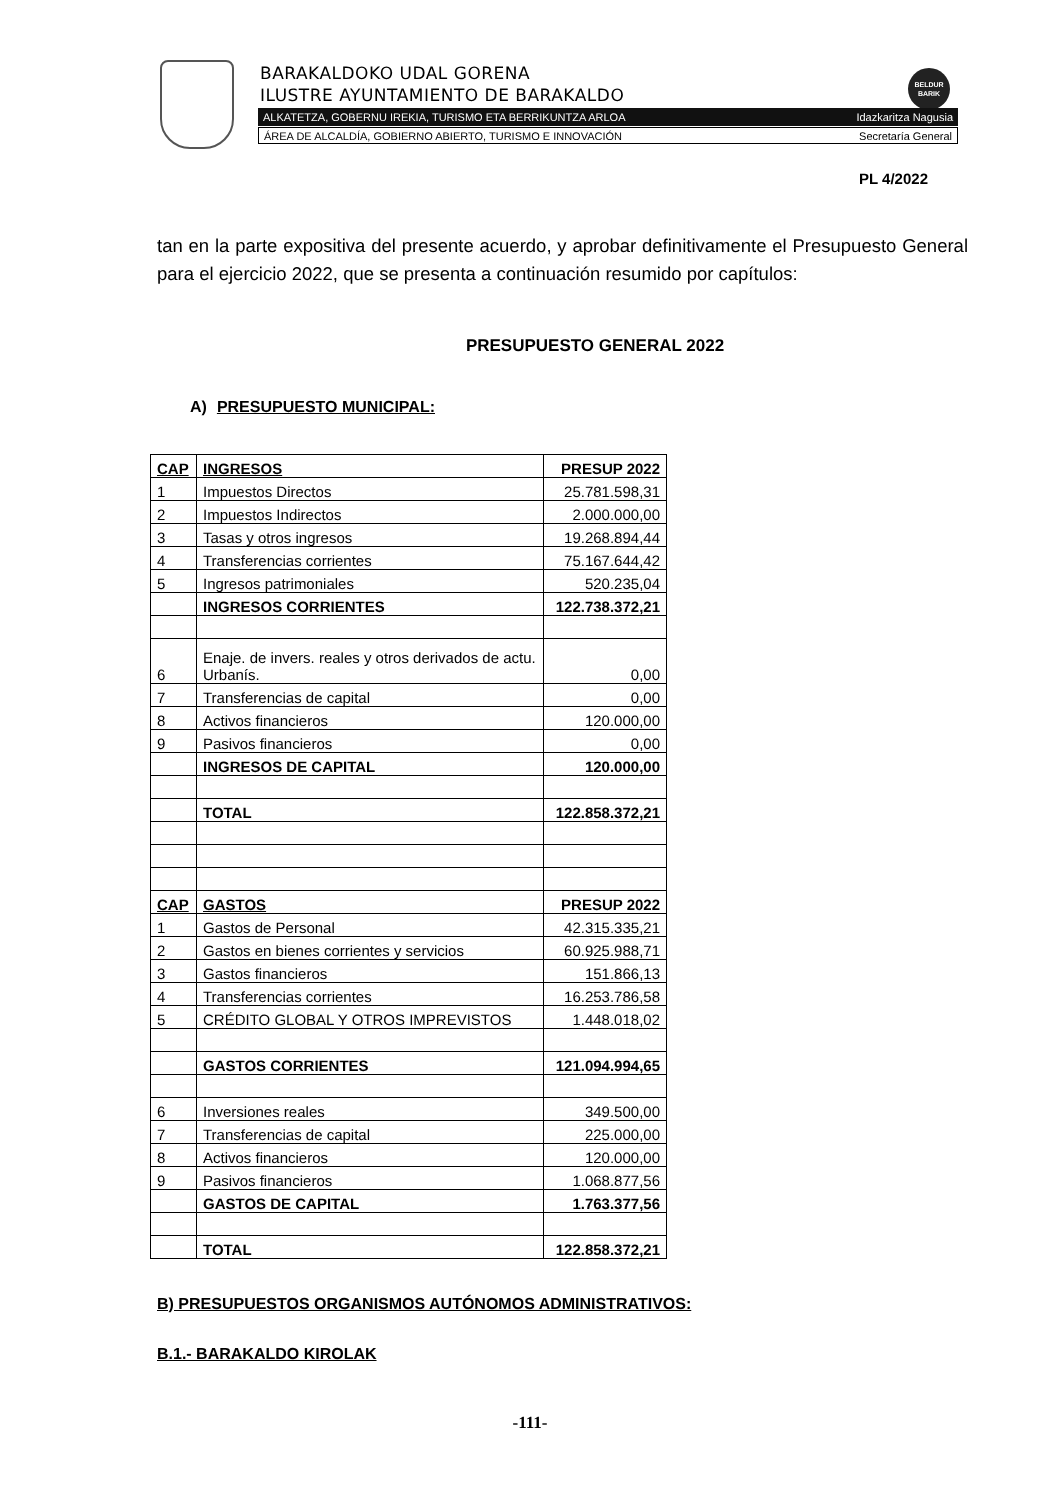BARAKALDOKO UDAL GORENA
ILUSTRE AYUNTAMIENTO DE BARAKALDO
BELDUR
BARIK
ALKATETZA, GOBERNU IREKIA, TURISMO ETA BERRIKUNTZA ARLOA Idazkaritza Nagusia
ÁREA DE ALCALDÍA, GOBIERNO ABIERTO, TURISMO E INNOVACIÓN Secretaría General
PL 4/2022
tan en la parte expositiva del presente acuerdo, y aprobar definitivamente el Presupuesto General para el ejercicio 2022, que se presenta a continuación resumido por capítulos:
PRESUPUESTO GENERAL 2022
A) PRESUPUESTO MUNICIPAL:
| CAP | INGRESOS | PRESUP 2022 |
| 1 | Impuestos Directos | 25.781.598,31 |
| 2 | Impuestos Indirectos | 2.000.000,00 |
| 3 | Tasas y otros ingresos | 19.268.894,44 |
| 4 | Transferencias corrientes | 75.167.644,42 |
| 5 | Ingresos patrimoniales | 520.235,04 |
| | INGRESOS CORRIENTES | 122.738.372,21 |
| 6 | Enaje. de invers. reales y otros derivados de actu. Urbanís. | 0,00 |
| 7 | Transferencias de capital | 0,00 |
| 8 | Activos financieros | 120.000,00 |
| 9 | Pasivos financieros | 0,00 |
| | INGRESOS DE CAPITAL | 120.000,00 |
| | TOTAL | 122.858.372,21 |
| CAP | GASTOS | PRESUP 2022 |
| 1 | Gastos de Personal | 42.315.335,21 |
| 2 | Gastos en bienes corrientes y servicios | 60.925.988,71 |
| 3 | Gastos financieros | 151.866,13 |
| 4 | Transferencias corrientes | 16.253.786,58 |
| 5 | CRÉDITO GLOBAL Y OTROS IMPREVISTOS | 1.448.018,02 |
| | GASTOS CORRIENTES | 121.094.994,65 |
| 6 | Inversiones reales | 349.500,00 |
| 7 | Transferencias de capital | 225.000,00 |
| 8 | Activos financieros | 120.000,00 |
| 9 | Pasivos financieros | 1.068.877,56 |
| | GASTOS DE CAPITAL | 1.763.377,56 |
| | TOTAL | 122.858.372,21 |
B) PRESUPUESTOS ORGANISMOS AUTÓNOMOS ADMINISTRATIVOS:
B.1.- BARAKALDO KIROLAK
-111-